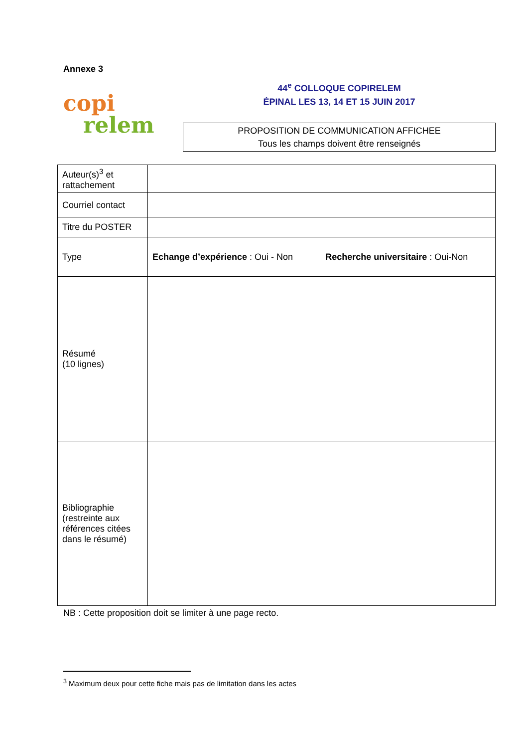Annexe 3
copi
relem
44<sup>e</sup> COLLOQUE COPIRELEM
ÉPINAL LES 13, 14 ET 15 JUIN 2017
PROPOSITION DE COMMUNICATION AFFICHEE
Tous les champs doivent être renseignés
| Auteur(s)<sup>3</sup> et rattachement | |
| Courriel contact | |
| Titre du POSTER | |
| Type | Echange d’expérience : Oui - Non Recherche universitaire : Oui-Non |
| Résumé (10 lignes) | |
| Bibliographie (restreinte aux références citées dans le résumé) | |
NB : Cette proposition doit se limiter à une page recto.
<sup>3</sup> Maximum deux pour cette fiche mais pas de limitation dans les actes